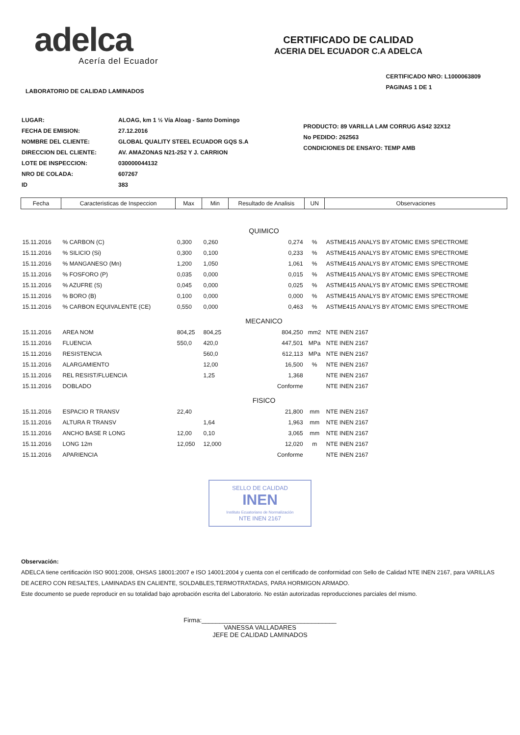adelca
Acería del Ecuador
CERTIFICADO DE CALIDAD
ACERIA DEL ECUADOR C.A ADELCA
LABORATORIO DE CALIDAD LAMINADOS
CERTIFICADO NRO: L1000063809
PAGINAS 1 DE 1
| LUGAR: | ALOAG, km 1 ½ Vía Aloag - Santo Domingo |
| FECHA DE EMISION: | 27.12.2016 |
| NOMBRE DEL CLIENTE: | GLOBAL QUALITY STEEL ECUADOR GQS S.A |
| DIRECCION DEL CLIENTE: | AV. AMAZONAS N21-252 Y J. CARRION |
| LOTE DE INSPECCION: | 030000044132 |
| NRO DE COLADA: | 607267 |
| ID | 383 |
PRODUCTO: 89 VARILLA LAM CORRUG AS42 32X12
No PEDIDO: 262563
CONDICIONES DE ENSAYO: TEMP AMB
| Fecha | Caracteristicas de Inspeccion | Max | Min | Resultado de Analisis | UN | Observaciones |
| --- | --- | --- | --- | --- | --- | --- |
| QUIMICO | | | | | | |
| 15.11.2016 | % CARBON (C) | 0,300 | 0,260 | 0,274 | % | ASTME415 ANALYS BY ATOMIC EMIS SPECTROME |
| 15.11.2016 | % SILICIO (Si) | 0,300 | 0,100 | 0,233 | % | ASTME415 ANALYS BY ATOMIC EMIS SPECTROME |
| 15.11.2016 | % MANGANESO (Mn) | 1,200 | 1,050 | 1,061 | % | ASTME415 ANALYS BY ATOMIC EMIS SPECTROME |
| 15.11.2016 | % FOSFORO (P) | 0,035 | 0,000 | 0,015 | % | ASTME415 ANALYS BY ATOMIC EMIS SPECTROME |
| 15.11.2016 | % AZUFRE (S) | 0,045 | 0,000 | 0,025 | % | ASTME415 ANALYS BY ATOMIC EMIS SPECTROME |
| 15.11.2016 | % BORO (B) | 0,100 | 0,000 | 0,000 | % | ASTME415 ANALYS BY ATOMIC EMIS SPECTROME |
| 15.11.2016 | % CARBON EQUIVALENTE (CE) | 0,550 | 0,000 | 0,463 | % | ASTME415 ANALYS BY ATOMIC EMIS SPECTROME |
| MECANICO | | | | | | |
| 15.11.2016 | AREA NOM | 804,25 | 804,25 | 804,250 | mm2 | NTE INEN 2167 |
| 15.11.2016 | FLUENCIA | 550,0 | 420,0 | 447,501 | MPa | NTE INEN 2167 |
| 15.11.2016 | RESISTENCIA | | 560,0 | 612,113 | MPa | NTE INEN 2167 |
| 15.11.2016 | ALARGAMIENTO | | 12,00 | 16,500 | % | NTE INEN 2167 |
| 15.11.2016 | REL RESIST/FLUENCIA | | 1,25 | 1,368 | | NTE INEN 2167 |
| 15.11.2016 | DOBLADO | | | Conforme | | NTE INEN 2167 |
| FISICO | | | | | | |
| 15.11.2016 | ESPACIO R TRANSV | 22,40 | | 21,800 | mm | NTE INEN 2167 |
| 15.11.2016 | ALTURA R TRANSV | | 1,64 | 1,963 | mm | NTE INEN 2167 |
| 15.11.2016 | ANCHO BASE R LONG | 12,00 | 0,10 | 3,065 | mm | NTE INEN 2167 |
| 15.11.2016 | LONG 12m | 12,050 | 12,000 | 12,020 | m | NTE INEN 2167 |
| 15.11.2016 | APARIENCIA | | | Conforme | | NTE INEN 2167 |
SELLO DE CALIDAD
INEN
Instituto Ecuatoriano de Normalización
NTE INEN 2167
Observación:
ADELCA tiene certificación ISO 9001:2008, OHSAS 18001:2007 e ISO 14001:2004 y cuenta con el certificado de conformidad con Sello de Calidad NTE INEN 2167, para VARILLAS DE ACERO CON RESALTES, LAMINADAS EN CALIENTE, SOLDABLES,TERMOTRATADAS, PARA HORMIGON ARMADO.
Este documento se puede reproducir en su totalidad bajo aprobación escrita del Laboratorio. No están autorizadas reproducciones parciales del mismo.
Firma:______________________________________
VANESSA VALLADARES
JEFE DE CALIDAD LAMINADOS